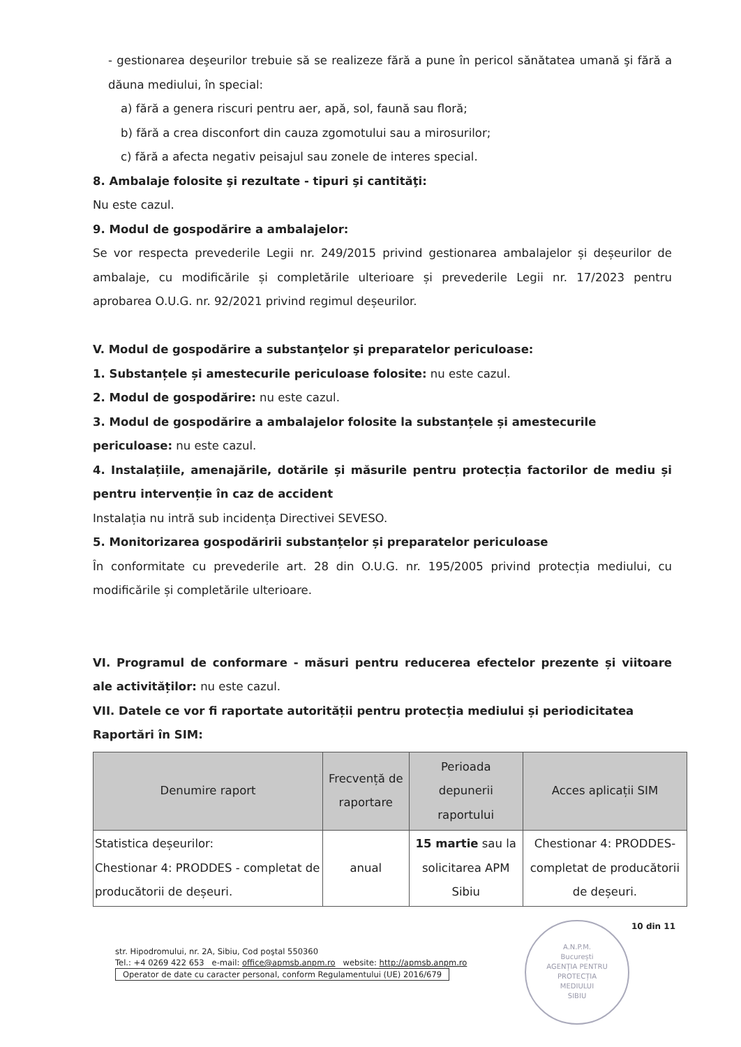- gestionarea deşeurilor trebuie să se realizeze fără a pune în pericol sănătatea umană şi fără a dăuna mediului, în special:
a) fără a genera riscuri pentru aer, apă, sol, faună sau floră;
b) fără a crea disconfort din cauza zgomotului sau a mirosurilor;
c) fără a afecta negativ peisajul sau zonele de interes special.
8. Ambalaje folosite şi rezultate - tipuri şi cantităţi:
Nu este cazul.
9. Modul de gospodărire a ambalajelor:
Se vor respecta prevederile Legii nr. 249/2015 privind gestionarea ambalajelor și deșeurilor de ambalaje, cu modificările și completările ulterioare și prevederile Legii nr. 17/2023 pentru aprobarea O.U.G. nr. 92/2021 privind regimul deșeurilor.
V. Modul de gospodărire a substanţelor şi preparatelor periculoase:
1. Substanțele și amestecurile periculoase folosite: nu este cazul.
2. Modul de gospodărire: nu este cazul.
3. Modul de gospodărire a ambalajelor folosite la substanțele și amestecurile periculoase: nu este cazul.
4. Instalațiile, amenajările, dotările și măsurile pentru protecția factorilor de mediu și pentru intervenție în caz de accident
Instalația nu intră sub incidența Directivei SEVESO.
5. Monitorizarea gospodăririi substanțelor și preparatelor periculoase
În conformitate cu prevederile art. 28 din O.U.G. nr. 195/2005 privind protecția mediului, cu modificările și completările ulterioare.
VI. Programul de conformare - măsuri pentru reducerea efectelor prezente și viitoare ale activităților: nu este cazul.
VII. Datele ce vor fi raportate autorității pentru protecția mediului și periodicitatea
Raportări în SIM:
| Denumire raport | Frecvență de raportare | Perioada depunerii raportului | Acces aplicații SIM |
| --- | --- | --- | --- |
| Statistica deșeurilor: Chestionar 4: PRODDES - completat de producătorii de deșeuri. | anual | 15 martie sau la solicitarea APM Sibiu | Chestionar 4: PRODDES- completat de producătorii de deșeuri. |
10 din 11
str. Hipodromului, nr. 2A, Sibiu, Cod poştal 550360
Tel.: +4 0269 422 653 e-mail: office@apmsb.anpm.ro website: http://apmsb.anpm.ro
Operator de date cu caracter personal, conform Regulamentului (UE) 2016/679
A.N.P.M.
București
AGENȚIA PENTRU
PROTECȚIA
MEDIULUI
SIBIU